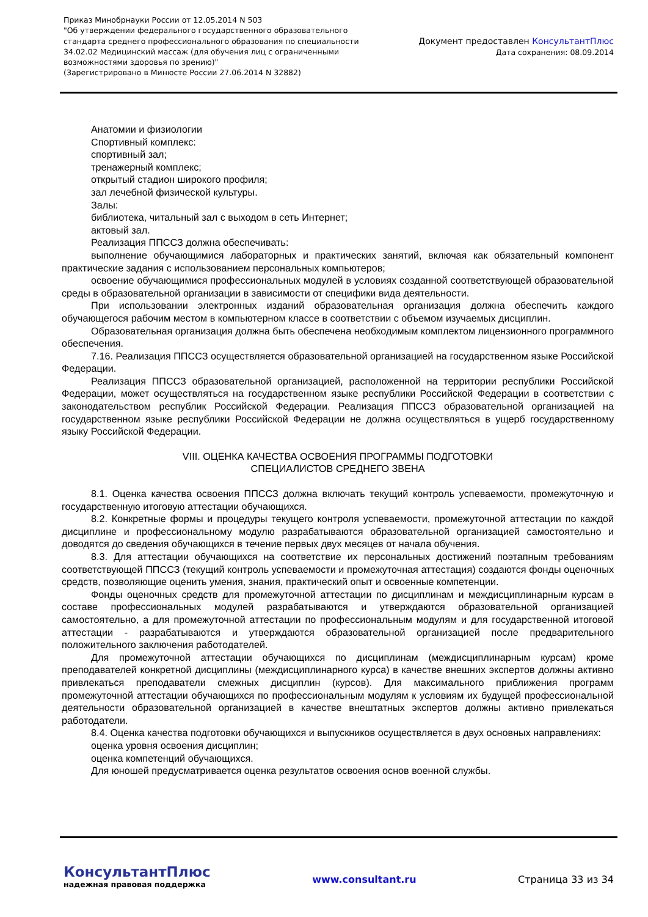Приказ Минобрнауки России от 12.05.2014 N 503
"Об утверждении федерального государственного образовательного
стандарта среднего профессионального образования по специальности
34.02.02 Медицинский массаж (для обучения лиц с ограниченными
возможностями здоровья по зрению)"
(Зарегистрировано в Минюсте России 27.06.2014 N 32882)
Документ предоставлен КонсультантПлюс
Дата сохранения: 08.09.2014
Анатомии и физиологии
Спортивный комплекс:
спортивный зал;
тренажерный комплекс;
открытый стадион широкого профиля;
зал лечебной физической культуры.
Залы:
библиотека, читальный зал с выходом в сеть Интернет;
актовый зал.
Реализация ППССЗ должна обеспечивать:
выполнение обучающимися лабораторных и практических занятий, включая как обязательный компонент практические задания с использованием персональных компьютеров;
освоение обучающимися профессиональных модулей в условиях созданной соответствующей образовательной среды в образовательной организации в зависимости от специфики вида деятельности.
При использовании электронных изданий образовательная организация должна обеспечить каждого обучающегося рабочим местом в компьютерном классе в соответствии с объемом изучаемых дисциплин.
Образовательная организация должна быть обеспечена необходимым комплектом лицензионного программного обеспечения.
7.16. Реализация ППССЗ осуществляется образовательной организацией на государственном языке Российской Федерации.
Реализация ППССЗ образовательной организацией, расположенной на территории республики Российской Федерации, может осуществляться на государственном языке республики Российской Федерации в соответствии с законодательством республик Российской Федерации. Реализация ППССЗ образовательной организацией на государственном языке республики Российской Федерации не должна осуществляться в ущерб государственному языку Российской Федерации.
VIII. ОЦЕНКА КАЧЕСТВА ОСВОЕНИЯ ПРОГРАММЫ ПОДГОТОВКИ
СПЕЦИАЛИСТОВ СРЕДНЕГО ЗВЕНА
8.1. Оценка качества освоения ППССЗ должна включать текущий контроль успеваемости, промежуточную и государственную итоговую аттестации обучающихся.
8.2. Конкретные формы и процедуры текущего контроля успеваемости, промежуточной аттестации по каждой дисциплине и профессиональному модулю разрабатываются образовательной организацией самостоятельно и доводятся до сведения обучающихся в течение первых двух месяцев от начала обучения.
8.3. Для аттестации обучающихся на соответствие их персональных достижений поэтапным требованиям соответствующей ППССЗ (текущий контроль успеваемости и промежуточная аттестация) создаются фонды оценочных средств, позволяющие оценить умения, знания, практический опыт и освоенные компетенции.
Фонды оценочных средств для промежуточной аттестации по дисциплинам и междисциплинарным курсам в составе профессиональных модулей разрабатываются и утверждаются образовательной организацией самостоятельно, а для промежуточной аттестации по профессиональным модулям и для государственной итоговой аттестации - разрабатываются и утверждаются образовательной организацией после предварительного положительного заключения работодателей.
Для промежуточной аттестации обучающихся по дисциплинам (междисциплинарным курсам) кроме преподавателей конкретной дисциплины (междисциплинарного курса) в качестве внешних экспертов должны активно привлекаться преподаватели смежных дисциплин (курсов). Для максимального приближения программ промежуточной аттестации обучающихся по профессиональным модулям к условиям их будущей профессиональной деятельности образовательной организацией в качестве внештатных экспертов должны активно привлекаться работодатели.
8.4. Оценка качества подготовки обучающихся и выпускников осуществляется в двух основных направлениях:
оценка уровня освоения дисциплин;
оценка компетенций обучающихся.
Для юношей предусматривается оценка результатов освоения основ военной службы.
КонсультантПлюс
надежная правовая поддержка
www.consultant.ru Страница 33 из 34